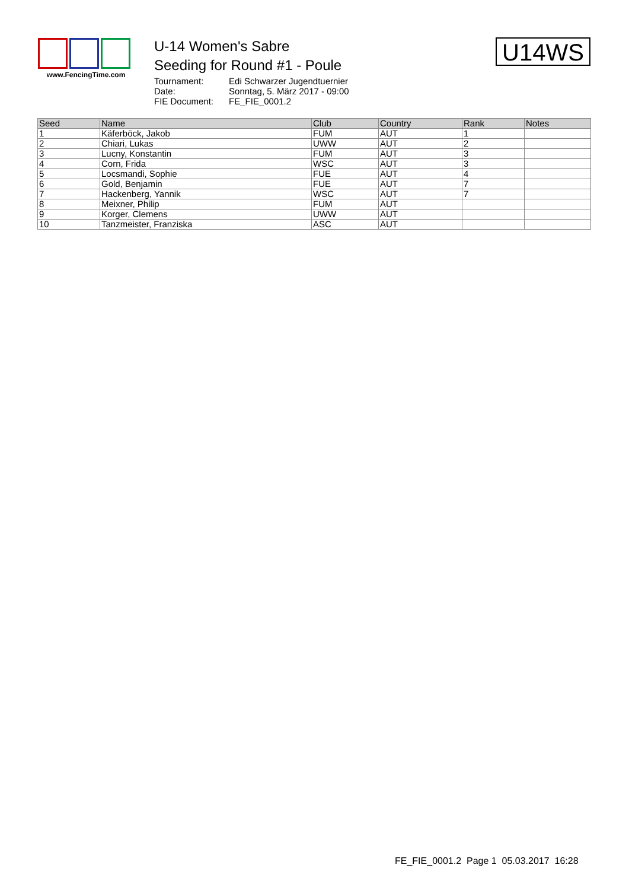www.FencingTime.com
U-14 Women's Sabre
Seeding for Round #1 - Poule
| Tournament: | Edi Schwarzer Jugendtuernier |
| Date: | Sonntag, 5. März 2017 - 09:00 |
| FIE Document: | FE_FIE_0001.2 |
U14WS
| Seed | Name | Club | Country | Rank | Notes |
| --- | --- | --- | --- | --- | --- |
| 1 | Käferböck, Jakob | FUM | AUT | 1 | |
| 2 | Chiari, Lukas | UWW | AUT | 2 | |
| 3 | Lucny, Konstantin | FUM | AUT | 3 | |
| 4 | Corn, Frida | WSC | AUT | 3 | |
| 5 | Locsmandi, Sophie | FUE | AUT | 4 | |
| 6 | Gold, Benjamin | FUE | AUT | 7 | |
| 7 | Hackenberg, Yannik | WSC | AUT | 7 | |
| 8 | Meixner, Philip | FUM | AUT | | |
| 9 | Korger, Clemens | UWW | AUT | | |
| 10 | Tanzmeister, Franziska | ASC | AUT | | |
FE_FIE_0001.2 Page 1 05.03.2017 16:28